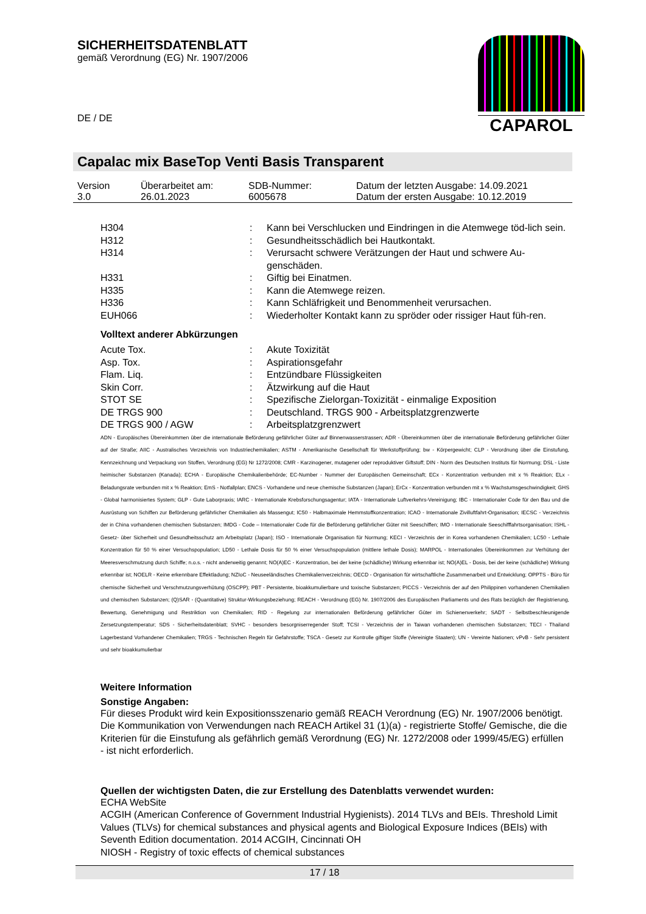SICHERHEITSDATENBLATT
gemäß Verordnung (EG) Nr. 1907/2006
DE / DE
CAPAROL
Capalac mix BaseTop Venti Basis Transparent
| Version 3.0 | Überarbeitet am: 26.01.2023 | SDB-Nummer: 6005678 | Datum der letzten Ausgabe: 14.09.2021 Datum der ersten Ausgabe: 10.12.2019 |
| H304 | : | Kann bei Verschlucken und Eindringen in die Atemwege töd-lich sein. |
| H312 | : | Gesundheitsschädlich bei Hautkontakt. |
| H314 | : | Verursacht schwere Verätzungen der Haut und schwere Au-genschäden. |
| H331 | : | Giftig bei Einatmen. |
| H335 | : | Kann die Atemwege reizen. |
| H336 | : | Kann Schläfrigkeit und Benommenheit verursachen. |
| EUH066 | : | Wiederholter Kontakt kann zu spröder oder rissiger Haut füh-ren. |
Volltext anderer Abkürzungen
| Acute Tox. | : | Akute Toxizität |
| Asp. Tox. | : | Aspirationsgefahr |
| Flam. Liq. | : | Entzündbare Flüssigkeiten |
| Skin Corr. | : | Ätzwirkung auf die Haut |
| STOT SE | : | Spezifische Zielorgan-Toxizität - einmalige Exposition |
| DE TRGS 900 | : | Deutschland. TRGS 900 - Arbeitsplatzgrenzwerte |
| DE TRGS 900 / AGW | : | Arbeitsplatzgrenzwert |
ADN - Europäisches Übereinkommen über die internationale Beförderung gefährlicher Güter auf Binnenwasserstrassen; ADR - Übereinkommen über die internationale Beförderung gefährlicher Güter auf der Straße; AIIC - Australisches Verzeichnis von Industriechemikalien; ASTM - Amerikanische Gesellschaft für Werkstoffprüfung; bw - Körpergewicht; CLP - Verordnung über die Einstufung, Kennzeichnung und Verpackung von Stoffen, Verordnung (EG) Nr 1272/2008; CMR - Karzinogener, mutagener oder reproduktiver Giftstoff; DIN - Norm des Deutschen Instituts für Normung; DSL - Liste heimischer Substanzen (Kanada); ECHA - Europäische Chemikalienbehörde; EC-Number - Nummer der Europäischen Gemeinschaft; ECx - Konzentration verbunden mit x % Reaktion; ELx - Beladungsrate verbunden mit x % Reaktion; EmS - Notfallplan; ENCS - Vorhandene und neue chemische Substanzen (Japan); ErCx - Konzentration verbunden mit x % Wachstumsgeschwindigkeit; GHS - Global harmonisiertes System; GLP - Gute Laborpraxis; IARC - Internationale Krebsforschungsagentur; IATA - Internationale Luftverkehrs-Vereinigung; IBC - Internationaler Code für den Bau und die Ausrüstung von Schiffen zur Beförderung gefährlicher Chemikalien als Massengut; IC50 - Halbmaximale Hemmstoffkonzentration; ICAO - Internationale Zivilluftfahrt-Organisation; IECSC - Verzeichnis der in China vorhandenen chemischen Substanzen; IMDG - Code – Internationaler Code für die Beförderung gefährlicher Güter mit Seeschiffen; IMO - Internationale Seeschifffahrtsorganisation; ISHL - Gesetz- über Sicherheit und Gesundheitsschutz am Arbeitsplatz (Japan); ISO - Internationale Organisation für Normung; KECI - Verzeichnis der in Korea vorhandenen Chemikalien; LC50 - Lethale Konzentration für 50 % einer Versuchspopulation; LD50 - Lethale Dosis für 50 % einer Versuchspopulation (mittlere lethale Dosis); MARPOL - Internationales Übereinkommen zur Verhütung der Meeresverschmutzung durch Schiffe; n.o.s. - nicht anderweitig genannt; NO(A)EC - Konzentration, bei der keine (schädliche) Wirkung erkennbar ist; NO(A)EL - Dosis, bei der keine (schädliche) Wirkung erkennbar ist; NOELR - Keine erkennbare Effektladung; NZIoC - Neuseeländisches Chemikalienverzeichnis; OECD - Organisation für wirtschaftliche Zusammenarbeit und Entwicklung; OPPTS - Büro für chemische Sicherheit und Verschmutzungsverhütung (OSCPP); PBT - Persistente, bioakkumulierbare und toxische Substanzen; PICCS - Verzeichnis der auf den Philippinen vorhandenen Chemikalien und chemischen Substanzen; (Q)SAR - (Quantitative) Struktur-Wirkungsbeziehung; REACH - Verordnung (EG) Nr. 1907/2006 des Europäischen Parliaments und des Rats bezüglich der Registrierung, Bewertung, Genehmigung und Restriktion von Chemikalien; RID - Regelung zur internationalen Beförderung gefährlicher Güter im Schienenverkehr; SADT - Selbstbeschleunigende Zersetzungstemperatur; SDS - Sicherheitsdatenblatt; SVHC - besonders besorgniserregender Stoff; TCSI - Verzeichnis der in Taiwan vorhandenen chemischen Substanzen; TECI - Thailand Lagerbestand Vorhandener Chemikalien; TRGS - Technischen Regeln für Gefahrstoffe; TSCA - Gesetz zur Kontrolle giftiger Stoffe (Vereinigte Staaten); UN - Vereinte Nationen; vPvB - Sehr persistent und sehr bioakkumulierbar
Weitere Information
Sonstige Angaben:
Für dieses Produkt wird kein Expositionsszenario gemäß REACH Verordnung (EG) Nr. 1907/2006 benötigt.
Die Kommunikation von Verwendungen nach REACH Artikel 31 (1)(a) - registrierte Stoffe/ Gemische, die die Kriterien für die Einstufung als gefährlich gemäß Verordnung (EG) Nr. 1272/2008 oder 1999/45/EG) erfüllen - ist nicht erforderlich.
Quellen der wichtigsten Daten, die zur Erstellung des Datenblatts verwendet wurden:
ECHA WebSite
ACGIH (American Conference of Government Industrial Hygienists). 2014 TLVs and BEIs. Threshold Limit Values (TLVs) for chemical substances and physical agents and Biological Exposure Indices (BEIs) with Seventh Edition documentation. 2014 ACGIH, Cincinnati OH
NIOSH - Registry of toxic effects of chemical substances
17 / 18